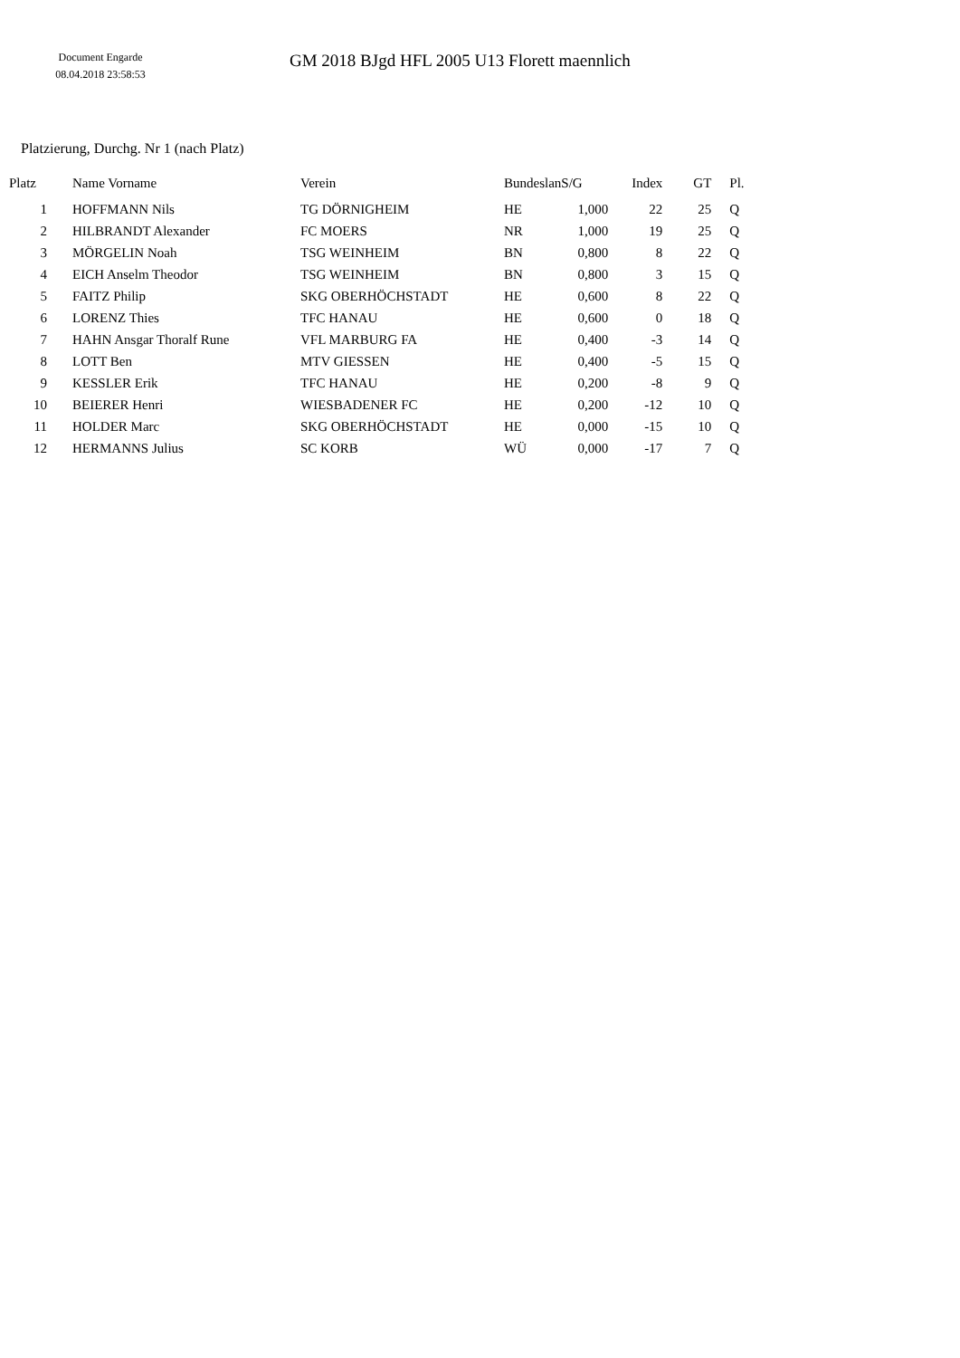Document Engarde
08.04.2018 23:58:53
GM 2018 BJgd HFL 2005 U13 Florett maennlich
Platzierung, Durchg. Nr 1 (nach Platz)
| Platz | | Name Vorname | Verein | Bundeslan | S/G | Index | GT | Pl. |
| --- | --- | --- | --- | --- | --- | --- | --- | --- |
| 1 | | HOFFMANN Nils | TG DÖRNIGHEIM | HE | 1,000 | 22 | 25 | Q |
| 2 | | HILBRANDT Alexander | FC MOERS | NR | 1,000 | 19 | 25 | Q |
| 3 | | MÖRGELIN Noah | TSG WEINHEIM | BN | 0,800 | 8 | 22 | Q |
| 4 | | EICH Anselm Theodor | TSG WEINHEIM | BN | 0,800 | 3 | 15 | Q |
| 5 | | FAITZ Philip | SKG OBERHÖCHSTADT | HE | 0,600 | 8 | 22 | Q |
| 6 | | LORENZ Thies | TFC HANAU | HE | 0,600 | 0 | 18 | Q |
| 7 | | HAHN Ansgar Thoralf Rune | VFL MARBURG FA | HE | 0,400 | -3 | 14 | Q |
| 8 | | LOTT Ben | MTV GIESSEN | HE | 0,400 | -5 | 15 | Q |
| 9 | | KESSLER Erik | TFC HANAU | HE | 0,200 | -8 | 9 | Q |
| 10 | | BEIERER Henri | WIESBADENER FC | HE | 0,200 | -12 | 10 | Q |
| 11 | | HOLDER Marc | SKG OBERHÖCHSTADT | HE | 0,000 | -15 | 10 | Q |
| 12 | | HERMANNS Julius | SC KORB | WÜ | 0,000 | -17 | 7 | Q |